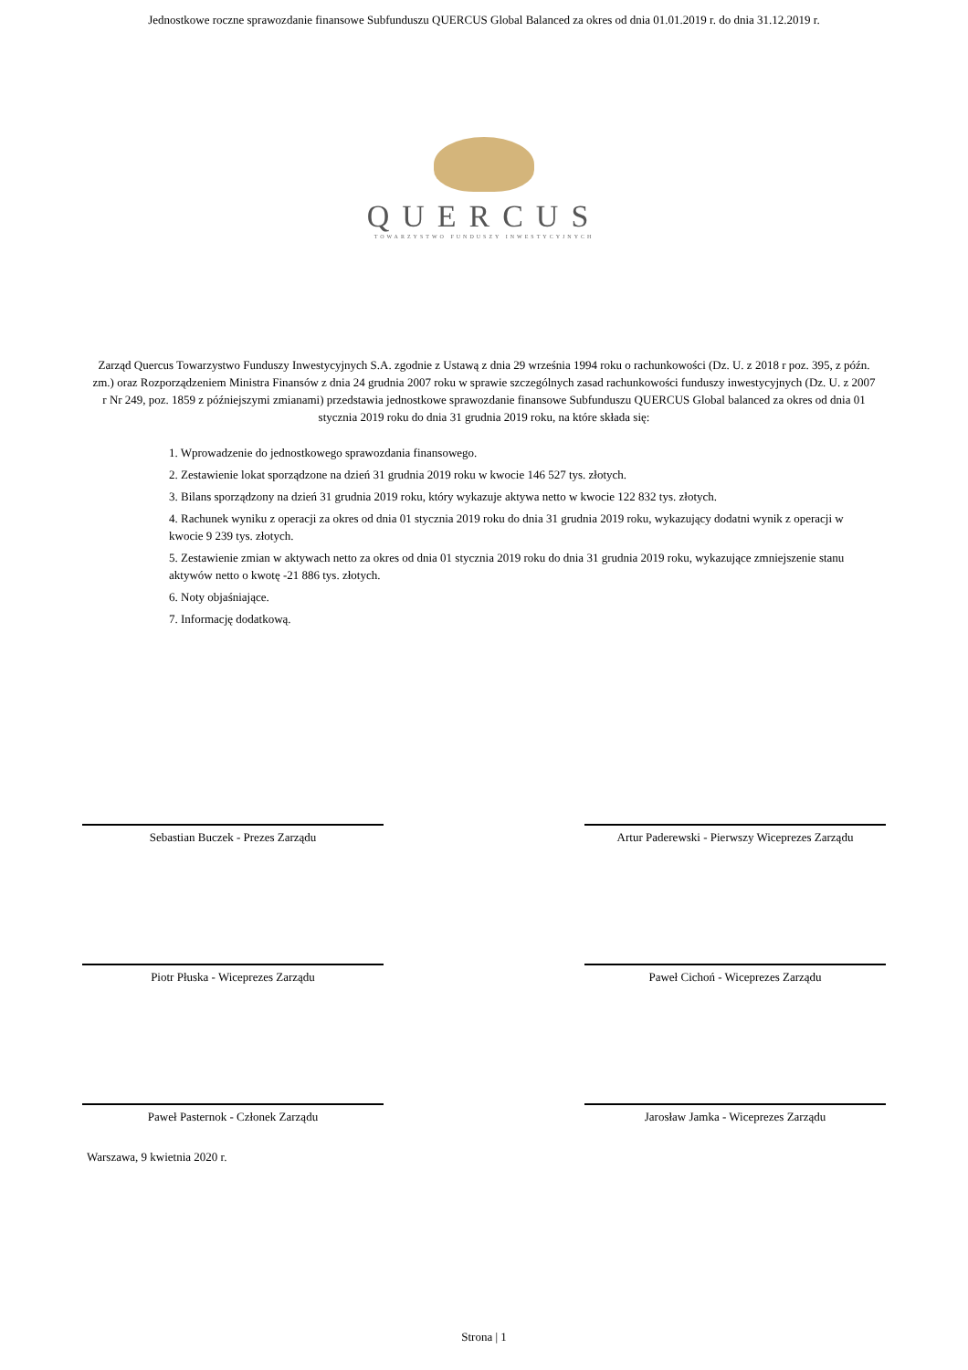Jednostkowe roczne sprawozdanie finansowe Subfunduszu QUERCUS Global Balanced za okres od dnia 01.01.2019 r. do dnia 31.12.2019 r.
QUERCUS
TOWARZYSTWO FUNDUSZY INWESTYCYJNYCH
Zarząd Quercus Towarzystwo Funduszy Inwestycyjnych S.A. zgodnie z Ustawą z dnia 29 września 1994 roku o rachunkowości (Dz. U. z 2018 r poz. 395, z późn. zm.) oraz Rozporządzeniem Ministra Finansów z dnia 24 grudnia 2007 roku w sprawie szczególnych zasad rachunkowości funduszy inwestycyjnych (Dz. U. z 2007 r Nr 249, poz. 1859 z późniejszymi zmianami) przedstawia jednostkowe sprawozdanie finansowe Subfunduszu QUERCUS Global balanced za okres od dnia 01 stycznia 2019 roku do dnia 31 grudnia 2019 roku, na które składa się:
1. Wprowadzenie do jednostkowego sprawozdania finansowego.
2. Zestawienie lokat sporządzone na dzień 31 grudnia 2019 roku w kwocie 146 527 tys. złotych.
3. Bilans sporządzony na dzień 31 grudnia 2019 roku, który wykazuje aktywa netto w kwocie 122 832 tys. złotych.
4. Rachunek wyniku z operacji za okres od dnia 01 stycznia 2019 roku do dnia 31 grudnia 2019 roku, wykazujący dodatni wynik z operacji w kwocie 9 239 tys. złotych.
5. Zestawienie zmian w aktywach netto za okres od dnia 01 stycznia 2019 roku do dnia 31 grudnia 2019 roku, wykazujące zmniejszenie stanu aktywów netto o kwotę -21 886 tys. złotych.
6. Noty objaśniające.
7. Informację dodatkową.
Sebastian Buczek - Prezes Zarządu Artur Paderewski - Pierwszy Wiceprezes Zarządu
Piotr Płuska - Wiceprezes Zarządu Paweł Cichoń - Wiceprezes Zarządu
Paweł Pasternok - Członek Zarządu Jarosław Jamka - Wiceprezes Zarządu
Warszawa, 9 kwietnia 2020 r.
Strona | 1